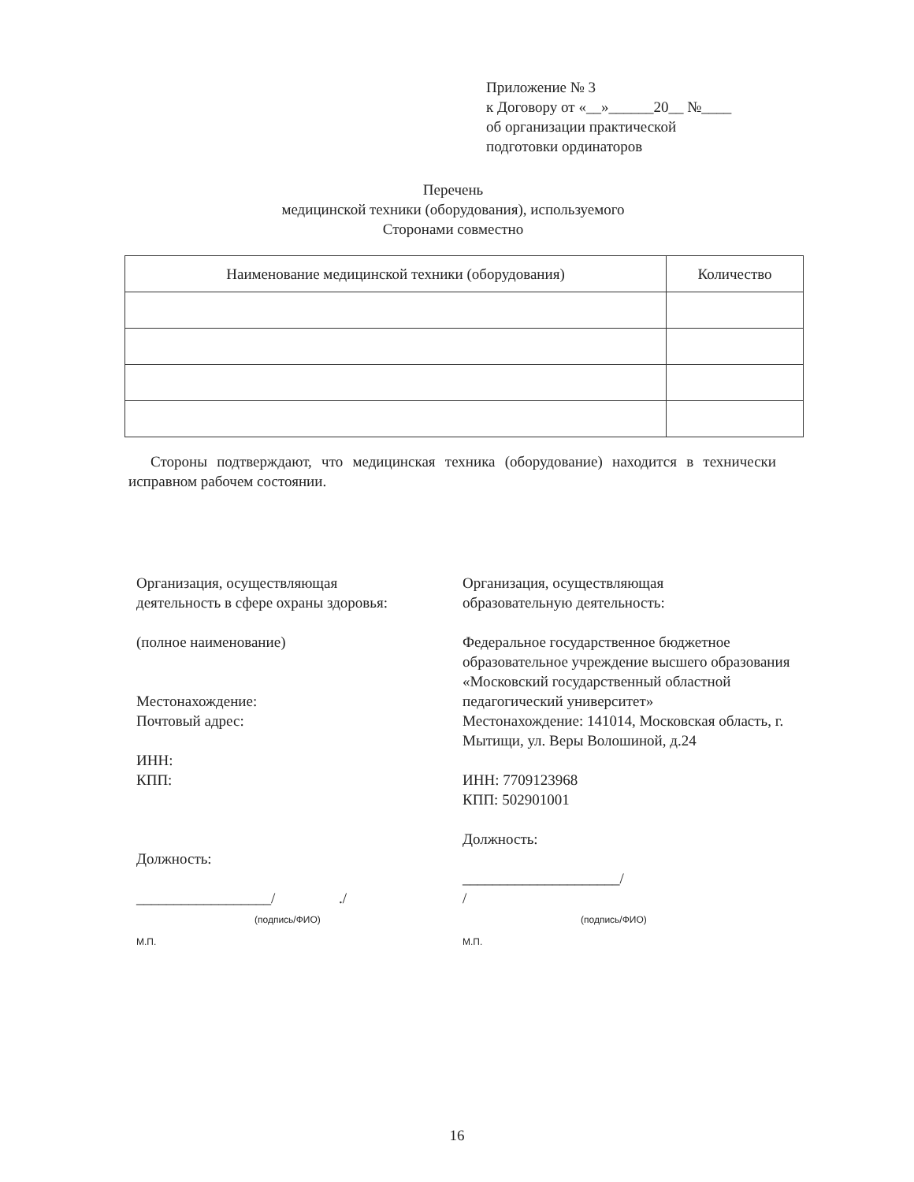Приложение № 3
к Договору от «__»______20__ №____
об организации практической
подготовки ординаторов
Перечень
медицинской техники (оборудования), используемого
Сторонами совместно
| Наименование медицинской техники (оборудования) | Количество |
| --- | --- |
Стороны подтверждают, что медицинская техника (оборудование) находится в технически исправном рабочем состоянии.
Организация, осуществляющая
деятельность в сфере охраны здоровья:
(полное наименование)
Местонахождение:
Почтовый адрес:
ИНН:
КПП:
Должность:
__________________/ ./
(подпись/ФИО)
М.П.
Организация, осуществляющая
образовательную деятельность:
Федеральное государственное бюджетное образовательное учреждение высшего образования «Московский государственный областной педагогический университет»
Местонахождение: 141014, Московская область, г. Мытищи, ул. Веры Волошиной, д.24
ИНН: 7709123968
КПП: 502901001
Должность:
_____________________/
/
(подпись/ФИО)
М.П.
16